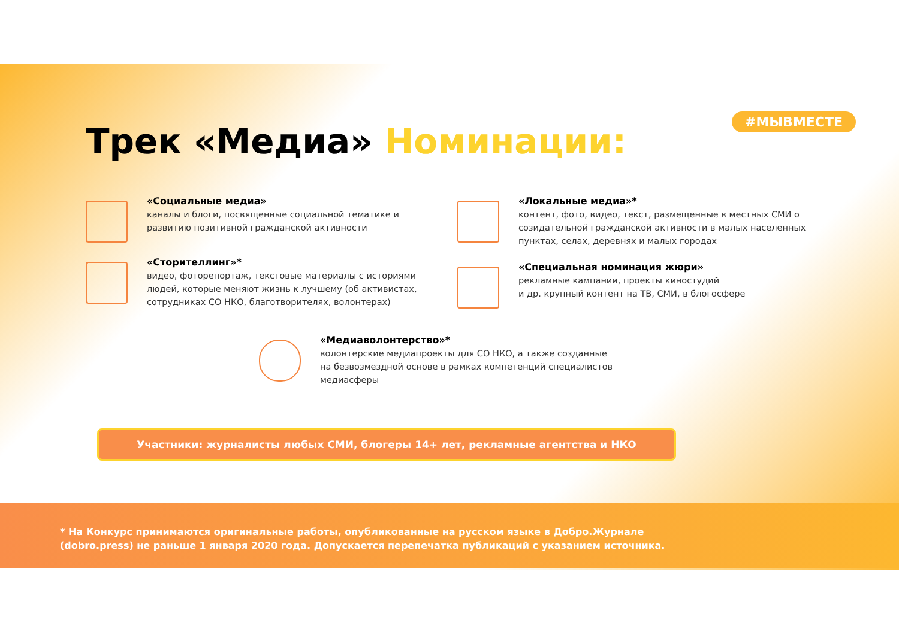#МЫВМЕСТЕ
Трек «Медиа» Номинации:
«Социальные медиа»
каналы и блоги, посвященные социальной тематике и развитию позитивной гражданской активности
«Сторителлинг»*
видео, фоторепортаж, текстовые материалы с историями людей, которые меняют жизнь к лучшему (об активистах, сотрудниках СО НКО, благотворителях, волонтерах)
«Локальные медиа»*
контент, фото, видео, текст, размещенные в местных СМИ о созидательной гражданской активности в малых населенных пунктах, селах, деревнях и малых городах
«Специальная номинация жюри»
рекламные кампании, проекты киностудий
и др. крупный контент на ТВ, СМИ, в блогосфере
«Медиаволонтерство»*
волонтерские медиапроекты для СО НКО, а также созданные
на безвозмездной основе в рамках компетенций специалистов медиасферы
Участники: журналисты любых СМИ, блогеры 14+ лет, рекламные агентства и НКО
* На Конкурс принимаются оригинальные работы, опубликованные на русском языке в Добро.Журнале
(dobro.press) не раньше 1 января 2020 года. Допускается перепечатка публикаций с указанием источника.